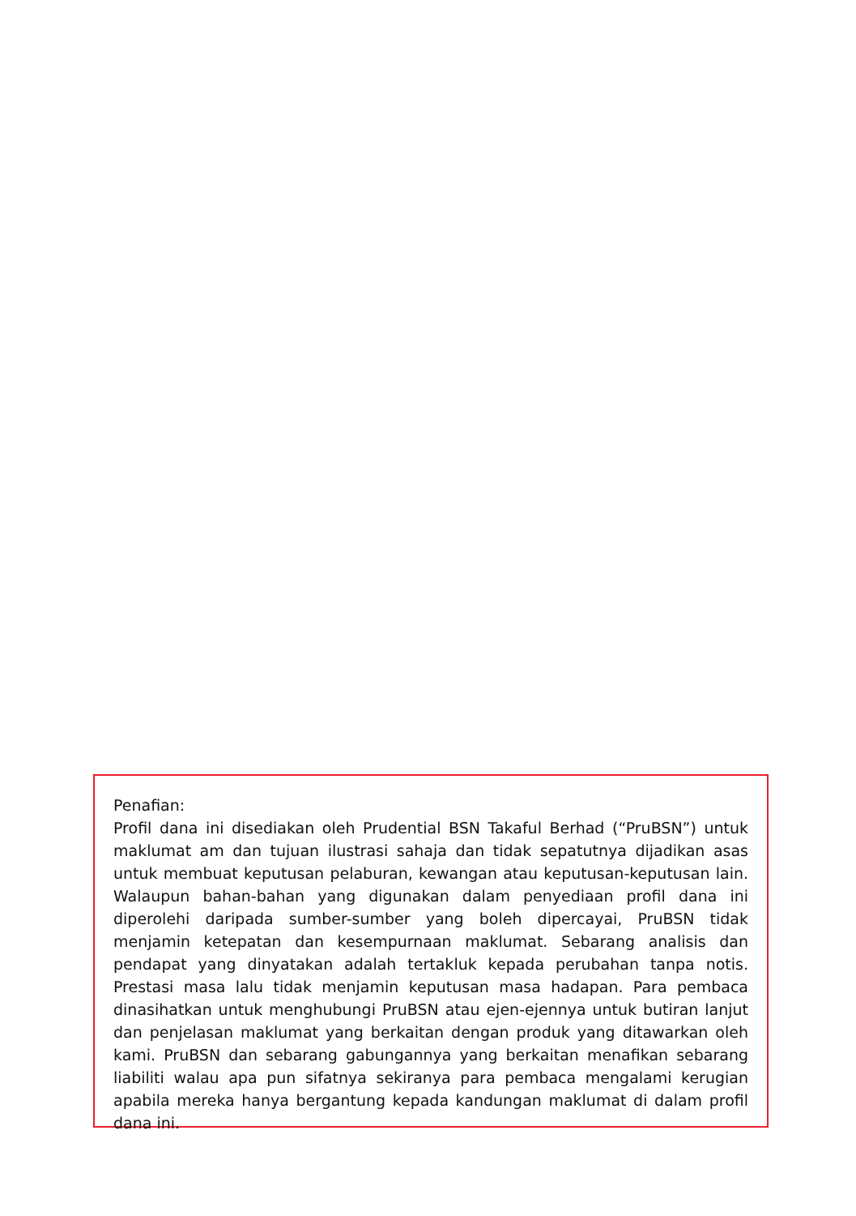Penafian:
Profil dana ini disediakan oleh Prudential BSN Takaful Berhad (“PruBSN”) untuk maklumat am dan tujuan ilustrasi sahaja dan tidak sepatutnya dijadikan asas untuk membuat keputusan pelaburan, kewangan atau keputusan-keputusan lain. Walaupun bahan-bahan yang digunakan dalam penyediaan profil dana ini diperolehi daripada sumber-sumber yang boleh dipercayai, PruBSN tidak menjamin ketepatan dan kesempurnaan maklumat. Sebarang analisis dan pendapat yang dinyatakan adalah tertakluk kepada perubahan tanpa notis. Prestasi masa lalu tidak menjamin keputusan masa hadapan. Para pembaca dinasihatkan untuk menghubungi PruBSN atau ejen-ejennya untuk butiran lanjut dan penjelasan maklumat yang berkaitan dengan produk yang ditawarkan oleh kami. PruBSN dan sebarang gabungannya yang berkaitan menafikan sebarang liabiliti walau apa pun sifatnya sekiranya para pembaca mengalami kerugian apabila mereka hanya bergantung kepada kandungan maklumat di dalam profil dana ini.